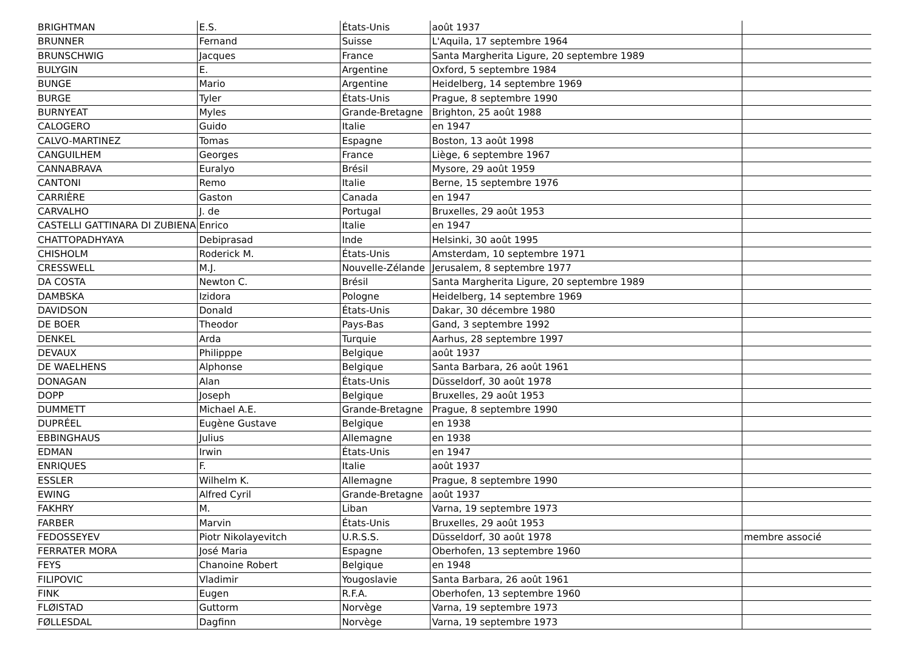| BRIGHTMAN | E.S. | États-Unis | août 1937 | |
| BRUNNER | Fernand | Suisse | L'Aquila, 17 septembre 1964 | |
| BRUNSCHWIG | Jacques | France | Santa Margherita Ligure, 20 septembre 1989 | |
| BULYGIN | E. | Argentine | Oxford, 5 septembre 1984 | |
| BUNGE | Mario | Argentine | Heidelberg, 14 septembre 1969 | |
| BURGE | Tyler | États-Unis | Prague, 8 septembre 1990 | |
| BURNYEAT | Myles | Grande-Bretagne | Brighton, 25 août 1988 | |
| CALOGERO | Guido | Italie | en 1947 | |
| CALVO-MARTINEZ | Tomas | Espagne | Boston, 13 août 1998 | |
| CANGUILHEM | Georges | France | Liège, 6 septembre 1967 | |
| CANNABRAVA | Euralyo | Brésil | Mysore, 29 août 1959 | |
| CANTONI | Remo | Italie | Berne, 15 septembre 1976 | |
| CARRIÈRE | Gaston | Canada | en 1947 | |
| CARVALHO | J. de | Portugal | Bruxelles, 29 août 1953 | |
| CASTELLI GATTINARA DI ZUBIENA | Enrico | Italie | en 1947 | |
| CHATTOPADHYAYA | Debiprasad | Inde | Helsinki, 30 août 1995 | |
| CHISHOLM | Roderick M. | États-Unis | Amsterdam, 10 septembre 1971 | |
| CRESSWELL | M.J. | Nouvelle-Zélande | Jerusalem, 8 septembre 1977 | |
| DA COSTA | Newton C. | Brésil | Santa Margherita Ligure, 20 septembre 1989 | |
| DAMBSKA | Izidora | Pologne | Heidelberg, 14 septembre 1969 | |
| DAVIDSON | Donald | États-Unis | Dakar, 30 décembre 1980 | |
| DE BOER | Theodor | Pays-Bas | Gand, 3 septembre 1992 | |
| DENKEL | Arda | Turquie | Aarhus, 28 septembre 1997 | |
| DEVAUX | Philipppe | Belgique | août 1937 | |
| DE WAELHENS | Alphonse | Belgique | Santa Barbara, 26 août 1961 | |
| DONAGAN | Alan | États-Unis | Düsseldorf, 30 août 1978 | |
| DOPP | Joseph | Belgique | Bruxelles, 29 août 1953 | |
| DUMMETT | Michael A.E. | Grande-Bretagne | Prague, 8 septembre 1990 | |
| DUPRÉEL | Eugène Gustave | Belgique | en 1938 | |
| EBBINGHAUS | Julius | Allemagne | en 1938 | |
| EDMAN | Irwin | États-Unis | en 1947 | |
| ENRIQUES | F. | Italie | août 1937 | |
| ESSLER | Wilhelm K. | Allemagne | Prague, 8 septembre 1990 | |
| EWING | Alfred Cyril | Grande-Bretagne | août 1937 | |
| FAKHRY | M. | Liban | Varna, 19 septembre 1973 | |
| FARBER | Marvin | États-Unis | Bruxelles, 29 août 1953 | |
| FEDOSSEYEV | Piotr Nikolayevitch | U.R.S.S. | Düsseldorf, 30 août 1978 | membre associé |
| FERRATER MORA | José Maria | Espagne | Oberhofen, 13 septembre 1960 | |
| FEYS | Chanoine Robert | Belgique | en 1948 | |
| FILIPOVIC | Vladimir | Yougoslavie | Santa Barbara, 26 août 1961 | |
| FINK | Eugen | R.F.A. | Oberhofen, 13 septembre 1960 | |
| FLØISTAD | Guttorm | Norvège | Varna, 19 septembre 1973 | |
| FØLLESDAL | Dagfinn | Norvège | Varna, 19 septembre 1973 | |